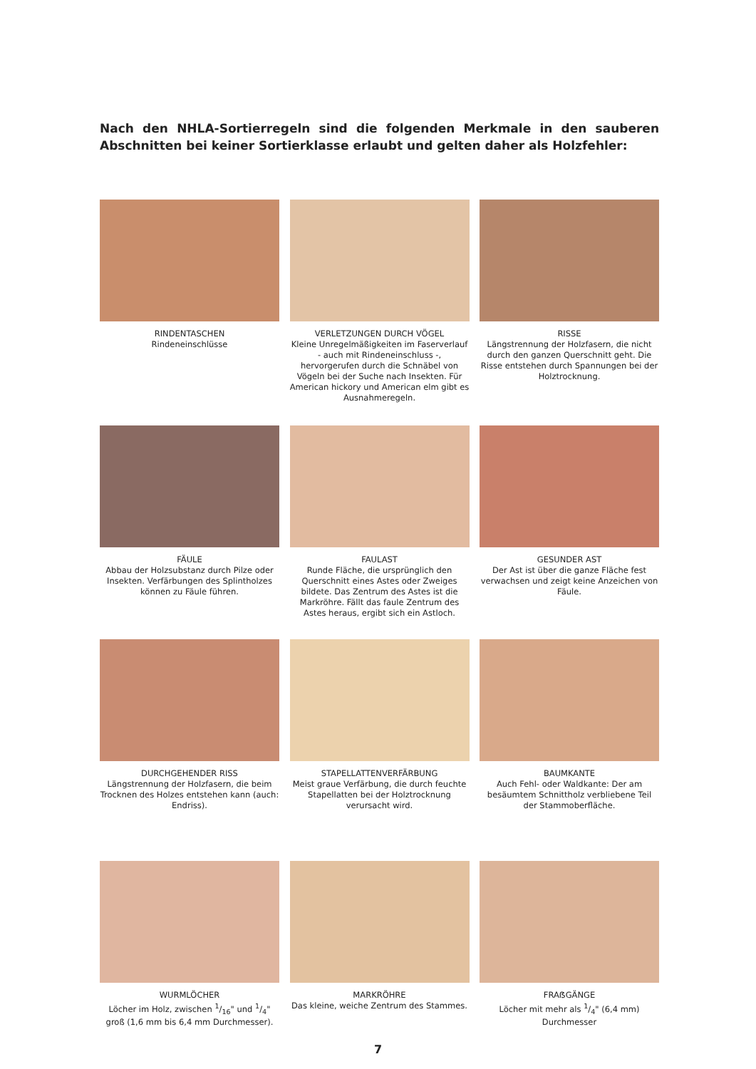Nach den NHLA-Sortierregeln sind die folgenden Merkmale in den sauberen Abschnitten bei keiner Sortierklasse erlaubt und gelten daher als Holzfehler:
RINDENTASCHEN
Rindeneinschlüsse
VERLETZUNGEN DURCH VÖGEL
Kleine Unregelmäßigkeiten im Faserverlauf - auch mit Rindeneinschluss -, hervorgerufen durch die Schnäbel von Vögeln bei der Suche nach Insekten. Für American hickory und American elm gibt es Ausnahmeregeln.
RISSE
Längstrennung der Holzfasern, die nicht durch den ganzen Querschnitt geht. Die Risse entstehen durch Spannungen bei der Holztrocknung.
FÄULE
Abbau der Holzsubstanz durch Pilze oder Insekten. Verfärbungen des Splintholzes können zu Fäule führen.
FAULAST
Runde Fläche, die ursprünglich den Querschnitt eines Astes oder Zweiges bildete. Das Zentrum des Astes ist die Markröhre. Fällt das faule Zentrum des Astes heraus, ergibt sich ein Astloch.
GESUNDER AST
Der Ast ist über die ganze Fläche fest verwachsen und zeigt keine Anzeichen von Fäule.
DURCHGEHENDER RISS
Längstrennung der Holzfasern, die beim Trocknen des Holzes entstehen kann (auch: Endriss).
STAPELLATTENVERFÄRBUNG
Meist graue Verfärbung, die durch feuchte Stapellatten bei der Holztrocknung verursacht wird.
BAUMKANTE
Auch Fehl- oder Waldkante: Der am besäumtem Schnittholz verbliebene Teil der Stammoberfläche.
WURMLÖCHER
Löcher im Holz, zwischen 1/16" und 1/4" groß (1,6 mm bis 6,4 mm Durchmesser).
MARKRÖHRE
Das kleine, weiche Zentrum des Stammes.
FRAẞGÄNGE
Löcher mit mehr als 1/4" (6,4 mm) Durchmesser
7